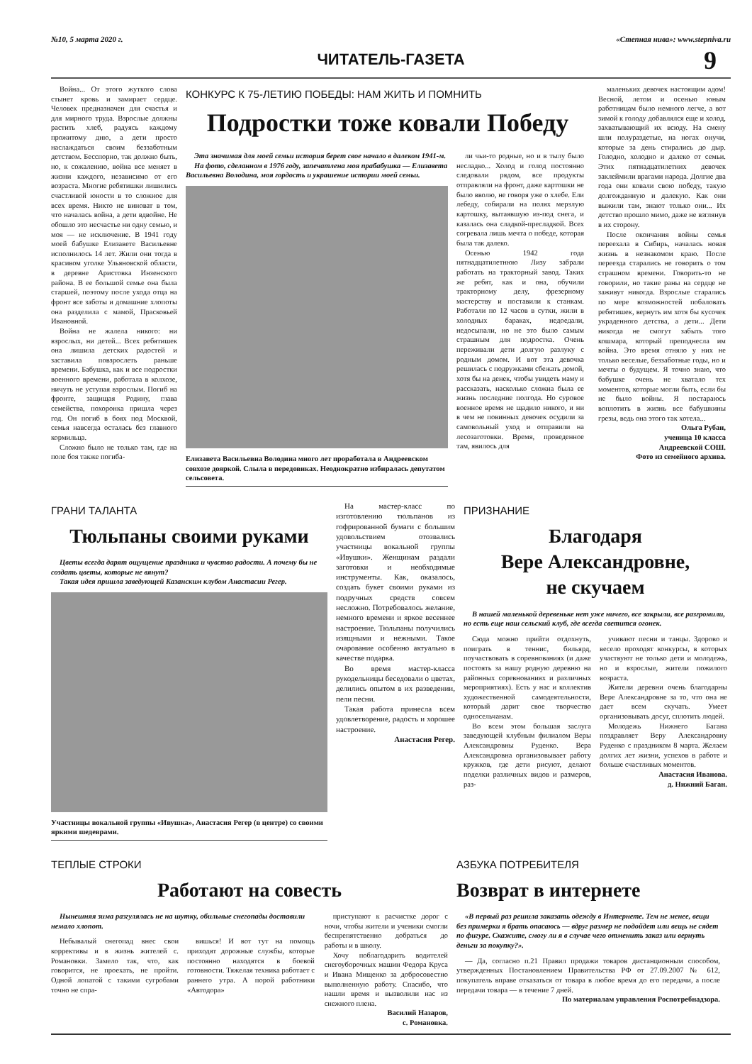№10, 5 марта 2020 г. «Степная нива»: www.stepniva.ru
ЧИТАТЕЛЬ-ГАЗЕТА 9
Война... От этого жуткого слова стынет кровь и замирает сердце. Человек предназначен для счастья и для мирного труда. Взрослые должны растить хлеб, радуясь каждому прожитому дню, а дети просто наслаждаться своим беззаботным детством. Бесспорно, так должно быть, но, к сожалению, война все меняет в жизни каждого, независимо от его возраста. Многие ребятишки лишились счастливой юности в то сложное для всех время. Никто не виноват в том, что началась война, а дети вдвойне. Не обошло это несчастье ни одну семью, и моя — не исключение. В 1941 году моей бабушке Елизавете Васильевне исполнилось 14 лет. Жили они тогда в красивом уголке Ульяновской области, в деревне Аристовка Инзенского района. В ее большой семье она была старшей, поэтому после ухода отца на фронт все заботы и домашние хлопоты она разделила с мамой, Прасковьей Ивановной.
Война не жалела никого: ни взрослых, ни детей... Всех ребятишек она лишила детских радостей и заставила повзрослеть раньше времени. Бабушка, как и все подростки военного времени, работала в колхозе, ничуть не уступая взрослым. Погиб на фронте, защищая Родину, глава семейства, похоронка пришла через год. Он погиб в боях под Москвой, семья навсегда осталась без главного кормильца.
Сложно было не только там, где на поле боя также погиба-
КОНКУРС К 75-ЛЕТИЮ ПОБЕДЫ: НАМ ЖИТЬ И ПОМНИТЬ
Подростки тоже ковали Победу
Эта значимая для моей семьи история берет свое начало в далеком 1941-м.
На фото, сделанном в 1976 году, запечатлена моя прабабушка — Елизавета Васильевна Володина, моя гордость и украшение истории моей семьи.
Елизавета Васильевна Володина много лет проработала в Андреевском совхозе дояркой. Слыла в передовиках. Неоднократно избиралась депутатом сельсовета.
ли чьи-то родные, но и в тылу было несладко... Холод и голод постоянно следовали рядом, все продукты отправляли на фронт, даже картошки не было вволю, не говоря уже о хлебе. Ели лебеду, собирали на полях мерзлую картошку, вытаявшую из-под снега, и казалась она сладкой-пресладкой. Всех согревала лишь мечта о победе, которая была так далеко.
Осенью 1942 года пятнадцатилетнюю Лизу забрали работать на тракторный завод. Таких же ребят, как и она, обучили тракторному делу, фрезерному мастерству и поставили к станкам. Работали по 12 часов в сутки, жили в холодных бараках, недоедали, недосыпали, но не это было самым страшным для подростка. Очень переживали дети долгую разлуку с родным домом. И вот эта девочка решилась с подружками сбежать домой, хотя бы на денек, чтобы увидеть маму и рассказать, насколько сложна была ее жизнь последние полгода. Но суровое военное время не щадило никого, и ни в чем не повинных девочек осудили за самовольный уход и отправили на лесозаготовки. Время, проведенное там, явилось для
маленьких девочек настоящим адом! Весной, летом и осенью юным работницам было немного легче, а вот зимой к голоду добавлялся еще и холод, захватывающий их всюду. На смену шли полураздетые, на ногах онучи, которые за день стирались до дыр. Голодно, холодно и далеко от семьи. Этих пятнадцатилетних девочек заклеймили врагами народа. Долгие два года они ковали свою победу, такую долгожданную и далекую. Как они выжили там, знают только они... Их детство прошло мимо, даже не взглянув в их сторону.
После окончания войны семья переехала в Сибирь, началась новая жизнь в незнакомом краю. После переезда старались не говорить о том страшном времени. Говорить-то не говорили, но такие раны на сердце не заживут никогда. Взрослые старались по мере возможностей побаловать ребятишек, вернуть им хотя бы кусочек украденного детства, а дети... Дети никогда не смогут забыть того кошмара, который преподнесла им война. Это время отняло у них не только веселые, беззаботные годы, но и мечты о будущем. Я точно знаю, что бабушке очень не хватало тех моментов, которые могли быть, если бы не было войны. Я постараюсь воплотить в жизнь все бабушкины грезы, ведь она этого так хотела...
Ольга Рубан,
ученица 10 класса
Андреевской СОШ.
Фото из семейного архива.
ГРАНИ ТАЛАНТА
Тюльпаны своими руками
Цветы всегда дарят ощущение праздника и чувство радости. А почему бы не создать цветы, которые не вянут?
Такая идея пришла заведующей Казанским клубом Анастасии Регер.
Участницы вокальной группы «Ивушка», Анастасия Регер (в центре) со своими яркими шедеврами.
На мастер-класс по изготовлению тюльпанов из гофрированной бумаги с большим удовольствием отозвались участницы вокальной группы «Ивушки». Женщинам раздали заготовки и необходимые инструменты. Как, оказалось, создать букет своими руками из подручных средств совсем несложно. Потребовалось желание, немного времени и яркое весеннее настроение. Тюльпаны получились изящными и нежными. Такое очарование особенно актуально в качестве подарка.
Во время мастер-класса рукодельницы беседовали о цветах, делились опытом в их разведении, пели песни.
Такая работа принесла всем удовлетворение, радость и хорошее настроение.
Анастасия Регер.
ПРИЗНАНИЕ
Благодаря
Вере Александровне,
не скучаем
В нашей маленькой деревеньке нет уже ничего, все закрыли, все разгромили, но есть еще наш сельский клуб, где всегда светится огонек.
Сюда можно прийти отдохнуть, поиграть в теннис, бильярд, поучаствовать в соревнованиях (и даже постоять за нашу родную деревню на районных соревнованиях и различных мероприятиях). Есть у нас и коллектив художественной самодеятельности, который дарит свое творчество односельчанам.
Во всем этом большая заслуга заведующей клубным филиалом Веры Александровны Руденко. Вера Александровна организовывает работу кружков, где дети рисуют, делают поделки различных видов и размеров, раз-
учивают песни и танцы. Здорово и весело проходят конкурсы, в которых участвуют не только дети и молодежь, но и взрослые, жители пожилого возраста.
Жители деревни очень благодарны Вере Александровне за то, что она не дает всем скучать. Умеет организовывать досуг, сплотить людей.
Молодежь Нижнего Багана поздравляет Веру Александровну Руденко с праздником 8 марта. Желаем долгих лет жизни, успехов в работе и больше счастливых моментов.
Анастасия Иванова.
д. Нижний Баган.
ТЕПЛЫЕ СТРОКИ
Работают на совесть
Нынешняя зима разгулялась не на шутку, обильные снегопады доставили немало хлопот.
Небывалый снегопад внес свои коррективы и в жизнь жителей с. Романовки. Замело так, что, как говорится, не проехать, не пройти. Одной лопатой с такими сугробами точно не спра-
вишься! И вот тут на помощь приходят дорожные службы, которые постоянно находятся в боевой готовности. Тяжелая техника работает с раннего утра. А порой работники «Автодора»
приступают к расчистке дорог с ночи, чтобы жители и ученики смогли беспрепятственно добраться до работы и в школу.
Хочу поблагодарить водителей снегоуборочных машин Федора Круса и Ивана Мищенко за добросовестно выполненную работу. Спасибо, что нашли время и вызволили нас из снежного плена.
Василий Назаров,
с. Романовка.
АЗБУКА ПОТРЕБИТЕЛЯ
Возврат в интернете
«В первый раз решила заказать одежду в Интернете. Тем не менее, вещи без примерки я брать опасаюсь — вдруг размер не подойдет или вещь не сядет по фигуре. Скажите, смогу ли я в случае чего отменить заказ или вернуть деньги за покупку?».
— Да, согласно п.21 Правил продажи товаров дистанционным способом, утвержденных Постановлением Правительства РФ от 27.09.2007 № 612, покупатель вправе отказаться от товара в любое время до его передачи, а после передачи товара — в течение 7 дней.
По материалам управления Роспотребнадзора.